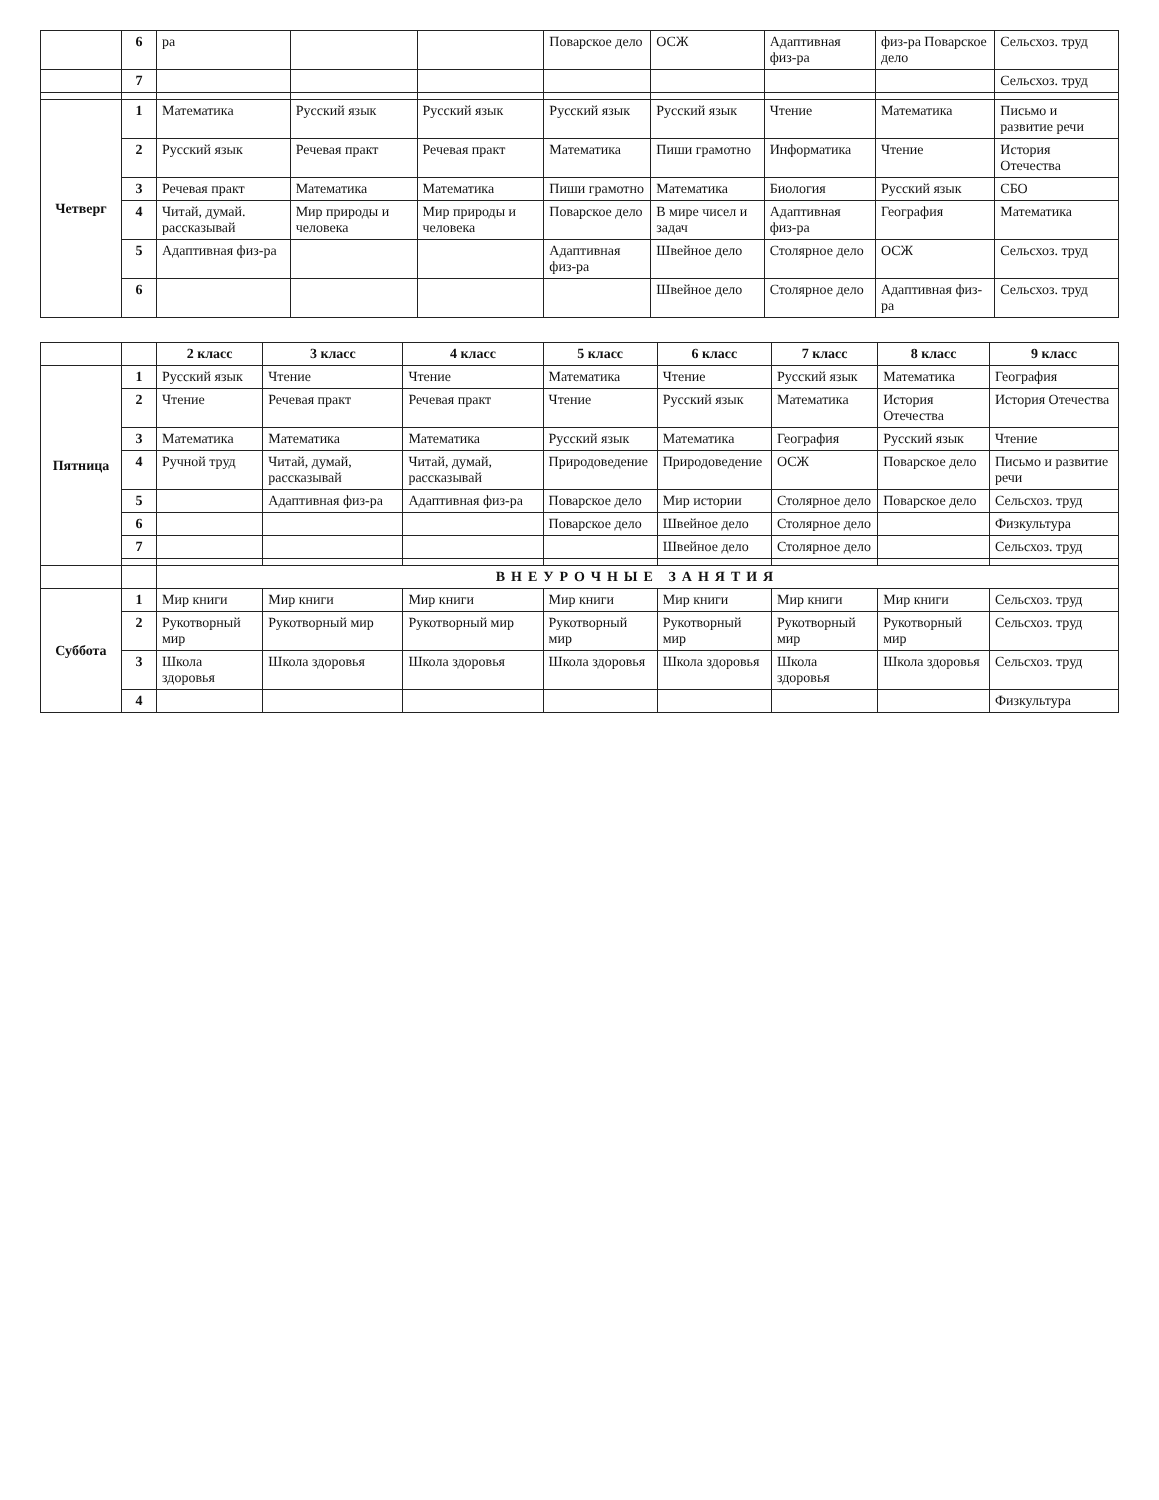| | 6 | ра | | | Поварское дело | ОСЖ | Адаптивная физ-ра | физ-ра Поварское дело | Сельсхоз. труд |
| | 7 | | | | | | | | Сельсхоз. труд |
| Четверг | 1 | Математика | Русский язык | Русский язык | Русский язык | Русский язык | Чтение | Математика | Письмо и развитие речи |
| | 2 | Русский язык | Речевая практ | Речевая практ | Математика | Пиши грамотно | Информатика | Чтение | История Отечества |
| | 3 | Речевая практ | Математика | Математика | Пиши грамотно | Математика | Биология | Русский язык | СБО |
| | 4 | Читай, думай. рассказывай | Мир природы и человека | Мир природы и человека | Поварское дело | В мире чисел и задач | Адаптивная физ-ра | География | Математика |
| | 5 | Адаптивная физ-ра | | | Адаптивная физ-ра | Швейное дело | Столярное дело | ОСЖ | Сельсхоз. труд |
| | 6 | | | | | Швейное дело | Столярное дело | Адаптивная физ-ра | Сельсхоз. труд |
| | | 2 класс | 3 класс | 4 класс | 5 класс | 6 класс | 7 класс | 8 класс | 9 класс |
| --- | --- | --- | --- | --- | --- | --- | --- | --- | --- |
| Пятница | 1 | Русский язык | Чтение | Чтение | Математика | Чтение | Русский язык | Математика | География |
| | 2 | Чтение | Речевая практ | Речевая практ | Чтение | Русский язык | Математика | История Отечества | История Отечества |
| | 3 | Математика | Математика | Математика | Русский язык | Математика | География | Русский язык | Чтение |
| | 4 | Ручной труд | Читай, думай, рассказывай | Читай, думай, рассказывай | Природоведение | Природоведение | ОСЖ | Поварское дело | Письмо и развитие речи |
| | 5 | | Адаптивная физ-ра | Адаптивная физ-ра | Поварское дело | Мир истории | Столярное дело | Поварское дело | Сельсхоз. труд |
| | 6 | | | | Поварское дело | Швейное дело | Столярное дело | | Физкультура |
| | 7 | | | | | Швейное дело | Столярное дело | | Сельсхоз. труд |
| | | ВНЕУРОЧНЫЕ ЗАНЯТИЯ | | | | | | | |
| Суббота | 1 | Мир книги | Мир книги | Мир книги | Мир книги | Мир книги | Мир книги | Мир книги | Сельсхоз. труд |
| | 2 | Рукотворный мир | Рукотворный мир | Рукотворный мир | Рукотворный мир | Рукотворный мир | Рукотворный мир | Рукотворный мир | Сельсхоз. труд |
| | 3 | Школа здоровья | Школа здоровья | Школа здоровья | Школа здоровья | Школа здоровья | Школа здоровья | Школа здоровья | Сельсхоз. труд |
| | 4 | | | | | | | | Физкультура |